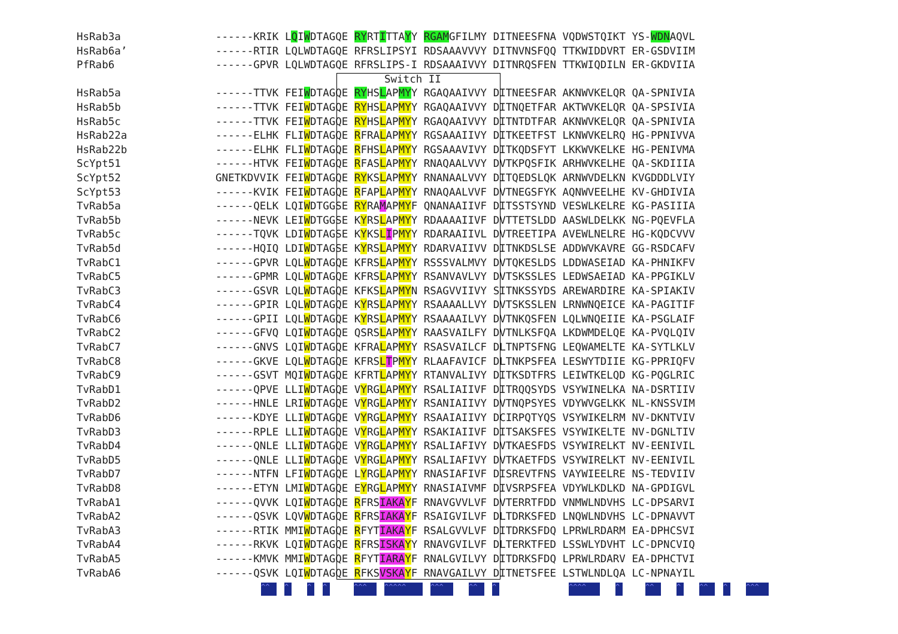HsRab3a ------KRIK LQIWDTAGQE RYRTITTAYY RGAMGFILMY DITNEESFNA VQDWSTQIKT YS-WDNAQVL
HsRab6a’ ------RTIR LQLWDTAGQE RFRSLIPSYI RDSAAAVVVY DITNVNSFQQ TTKWIDDVRT ER-GSDVIIM
PfRab6 ------GPVR LQLWDTAGQE RFRSLIPS-I RDSAAAIVVY DITNRQSFEN TTKWIQDILN ER-GKDVIIA
Switch II
HsRab5a ------TTVK FEIWDTAGQE RYHSLAPMYY RGAQAAIVVY DITNEESFAR AKNWVKELQR QA-SPNIVIA
HsRab5b ------TTVK FEIWDTAGQE RYHSLAPMYY RGAQAAIVVY DITNQETFAR AKTWVKELQR QA-SPSIVIA
HsRab5c ------TTVK FEIWDTAGQE RYHSLAPMYY RGAQAAIVVY DITNTDTFAR AKNWVKELQR QA-SPNIVIA
HsRab22a ------ELHK FLIWDTAGQE RFRALAPMYY RGSAAAIIVY DITKEETFST LKNWVKELRQ HG-PPNIVVA
HsRab22b ------ELHK FLIWDTAGQE RFHSLAPMYY RGSAAAVIVY DITKQDSFYT LKKWVKELKE HG-PENIVMA
ScYpt51 ------HTVK FEIWDTAGQE RFASLAPMYY RNAQAALVVY DVTKPQSFIK ARHWVKELHE QA-SKDIIIA
ScYpt52 GNETKDVVIK FEIWDTAGQE RYKSLAPMYY RNANAALVVY DITQEDSLQK ARNWVDELKN KVGDDDLVIY
ScYpt53 ------KVIK FEIWDTAGQE RFAPLAPMYY RNAQAALVVF DVTNEGSFYK AQNWVEELHE KV-GHDIVIA
TvRab5a ------QELK LQIWDTGGSE RYRAMAPMYF QNANAAIIVF DITSSTSYND VESWLKELRE KG-PASIIIA
TvRab5b ------NEVK LEIWDTGGSE KYRSLAPMYY RDAAAAIIVF DVTTETSLDD AASWLDELKK NG-PQEVFLA
TvRab5c ------TQVK LDIWDTAGSE KYKSLIPMYY RDARAAIIVL DVTREETIPA AVEWLNELRE HG-KQDCVVV
TvRab5d ------HQIQ LDIWDTAGSE KYRSLAPMYY RDARVAIIVV DITNKDSLSE ADDWVKAVRE GG-RSDCAFV
TvRabC1 ------GPVR LQLWDTAGQE KFRSLAPMYY RSSSVALMVY DVTQKESLDS LDDWASEIAD KA-PHNIKFV
TvRabC5 ------GPMR LQLWDTAGQE KFRSLAPMYY RSANVAVLVY DVTSKSSLES LEDWSAEIAD KA-PPGIKLV
TvRabC3 ------GSVR LQLWDTAGQE KFKSLAPMYN RSAGVVIIVY SITNKSSYDS AREWARDIRE KA-SPIAKIV
TvRabC4 ------GPIR LQLWDTAGQE KYRSLAPMYY RSAAAALLVY DVTSKSSLEN LRNWNQEICE KA-PAGITIF
TvRabC6 ------GPII LQLWDTAGQE KYRSLAPMYY RSAAAAILVY DVTNKQSFEN LQLWNQEIIE KA-PSGLAIF
TvRabC2 ------GFVQ LQIWDTAGQE QSRSLAPMYY RAASVAILFY DVTNLKSFQA LKDWMDELQE KA-PVQLQIV
TvRabC7 ------GNVS LQIWDTAGQE KFRALAPMYY RSASVAILCF DLTNPTSFNG LEQWAMELTE KA-SYTLKLV
TvRabC8 ------GKVE LQLWDTAGQE KFRSLTPMYY RLAAFAVICF DLTNKPSFEA LESWYTDIIE KG-PPRIQFV
TvRabC9 ------GSVT MQIWDTAGQE KFRTLAPMYY RTANVALIVY DITKSDTFRS LEIWTKELQD KG-PQGLRIC
TvRabD1 ------QPVE LLIWDTAGQE VYRGLAPMYY RSALIAIIVF DITRQQSYDS VSYWINELKA NA-DSRTIIV
TvRabD2 ------HNLE LRIWDTAGQE VYRGLAPMYY RSANIAIIVY DVTNQPSYES VDYWVGELKK NL-KNSSVIM
TvRabD6 ------KDYE LLIWDTAGQE VYRGLAPMYY RSAAIAIIVY DCIRPQTYQS VSYWIKELRM NV-DKNTVIV
TvRabD3 ------RPLE LLIWDTAGQE VYRGLAPMYY RSAKIAIIVF DITSAKSFES VSYWIKELTE NV-DGNLTIV
TvRabD4 ------QNLE LLIWDTAGQE VYRGLAPMYY RSALIAFIVY DVTKAESFDS VSYWIRELKT NV-EENIVIL
TvRabD5 ------QNLE LLIWDTAGQE VYRGLAPMYY RSALIAFIVY DVTKAETFDS VSYWIRELKT NV-EENIVIL
TvRabD7 ------NTFN LFIWDTAGQE LYRGLAPMYY RNASIAFIVF DISREVTFNS VAYWIEELRE NS-TEDVIIV
TvRabD8 ------ETYN LMIWDTAGQE EYRGLAPMYY RNASIAIVMF DIVSRPSFEA VDYWLKDLKD NA-GPDIGVL
TvRabA1 ------QVVK LQIWDTAGQE RFRSIAKA YF RNAVGVVLVF DVTERRTFDD VNMWLNDVHS LC-DPSARVI
TvRabA2 ------QSVK LQVWDTAGQE RFRSIAKA YF RSAIGVILVF DLTDRKSFED LNQWLNDVHS LC-DPNAVVT
TvRabA3 ------RTIK MMIWDTAGQE RFYTIAKA YF RSALGVVLVF DITDRKSFDQ LPRWLRDARM EA-DPHCSVI
TvRabA4 ------RKVK LQIWDTAGQE RFRSISKA YY RNAVGVILVF DLTERKTFED LSSWLYDVHT LC-DPNCVIQ
TvRabA5 ------KMVK MMIWDTAGQE RFYTIARA YF RNALGVILVY DITDRKSFDQ LPRWLRDARV EA-DPHCTVI
TvRabA6 ------QSVK LQIWDTAGQE RFKSVSKA YF RNAVGAILVY DITNETSFEE LSTWLNDLQA LC-NPNAYIL
^^ ^ ^ ^ ^^^ ^^^^^ ^^^ ^^ ^ ^^^^ ^ ^^ ^ ^^ ^ ^^^